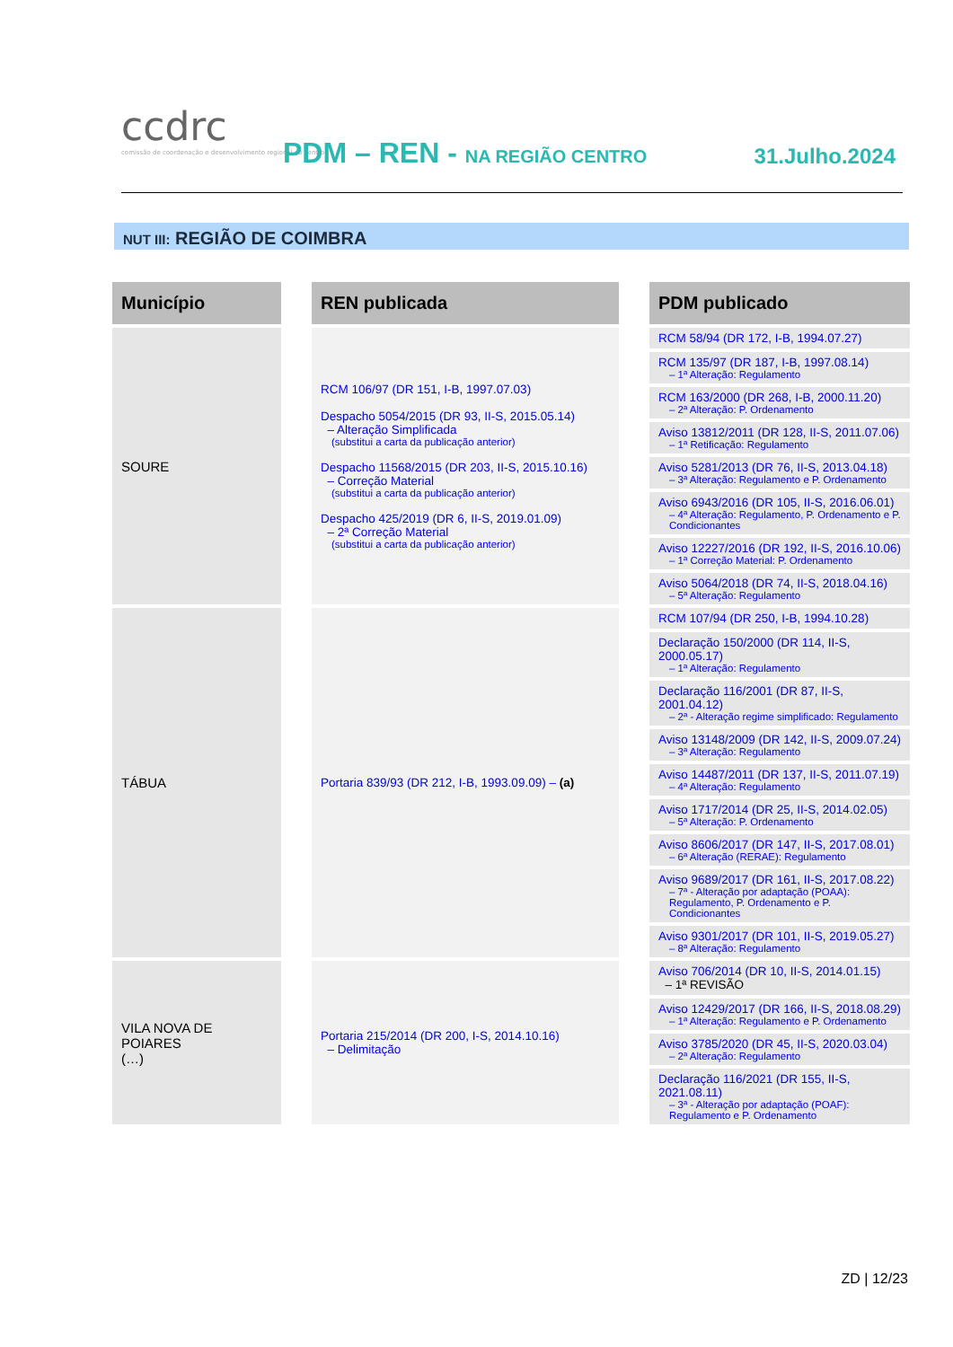ccdrc
comissão de coordenação e desenvolvimento regional do centro
PDM – REN - NA REGIÃO CENTRO 31.Julho.2024
NUT III: REGIÃO DE COIMBRA
| Município | | REN publicada | | PDM publicado |
| SOURE | | RCM 106/97 (DR 151, I-B, 1997.07.03) Despacho 5054/2015 (DR 93, II-S, 2015.05.14) – Alteração Simplificada (substitui a carta da publicação anterior) Despacho 11568/2015 (DR 203, II-S, 2015.10.16) – Correção Material (substitui a carta da publicação anterior) Despacho 425/2019 (DR 6, II-S, 2019.01.09) – 2ª Correção Material (substitui a carta da publicação anterior) | | RCM 58/94 (DR 172, I-B, 1994.07.27) |
| | | | | RCM 135/97 (DR 187, I-B, 1997.08.14) – 1ª Alteração: Regulamento |
| | | | | RCM 163/2000 (DR 268, I-B, 2000.11.20) – 2ª Alteração: P. Ordenamento |
| | | | | Aviso 13812/2011 (DR 128, II-S, 2011.07.06) – 1ª Retificação: Regulamento |
| | | | | Aviso 5281/2013 (DR 76, II-S, 2013.04.18) – 3ª Alteração: Regulamento e P. Ordenamento |
| | | | | Aviso 6943/2016 (DR 105, II-S, 2016.06.01) – 4ª Alteração: Regulamento, P. Ordenamento e P. Condicionantes |
| | | | | Aviso 12227/2016 (DR 192, II-S, 2016.10.06) – 1ª Correção Material: P. Ordenamento |
| | | | | Aviso 5064/2018 (DR 74, II-S, 2018.04.16) – 5ª Alteração: Regulamento |
| TÁBUA | | Portaria 839/93 (DR 212, I-B, 1993.09.09) – (a) | | RCM 107/94 (DR 250, I-B, 1994.10.28) |
| | | | | Declaração 150/2000 (DR 114, II-S, 2000.05.17) – 1ª Alteração: Regulamento |
| | | | | Declaração 116/2001 (DR 87, II-S, 2001.04.12) – 2ª - Alteração regime simplificado: Regulamento |
| | | | | Aviso 13148/2009 (DR 142, II-S, 2009.07.24) – 3ª Alteração: Regulamento |
| | | | | Aviso 14487/2011 (DR 137, II-S, 2011.07.19) – 4ª Alteração: Regulamento |
| | | | | Aviso 1717/2014 (DR 25, II-S, 2014.02.05) – 5ª Alteração: P. Ordenamento |
| | | | | Aviso 8606/2017 (DR 147, II-S, 2017.08.01) – 6ª Alteração (RERAE): Regulamento |
| | | | | Aviso 9689/2017 (DR 161, II-S, 2017.08.22) – 7ª - Alteração por adaptação (POAA): Regulamento, P. Ordenamento e P. Condicionantes |
| | | | | Aviso 9301/2017 (DR 101, II-S, 2019.05.27) – 8ª Alteração: Regulamento |
| VILA NOVA DE POIARES (…) | | Portaria 215/2014 (DR 200, I-S, 2014.10.16) – Delimitação | | Aviso 706/2014 (DR 10, II-S, 2014.01.15) – 1ª REVISÃO |
| | | | | Aviso 12429/2017 (DR 166, II-S, 2018.08.29) – 1ª Alteração: Regulamento e P. Ordenamento |
| | | | | Aviso 3785/2020 (DR 45, II-S, 2020.03.04) – 2ª Alteração: Regulamento |
| | | | | Declaração 116/2021 (DR 155, II-S, 2021.08.11) – 3ª - Alteração por adaptação (POAF): Regulamento e P. Ordenamento |
ZD | 12/23